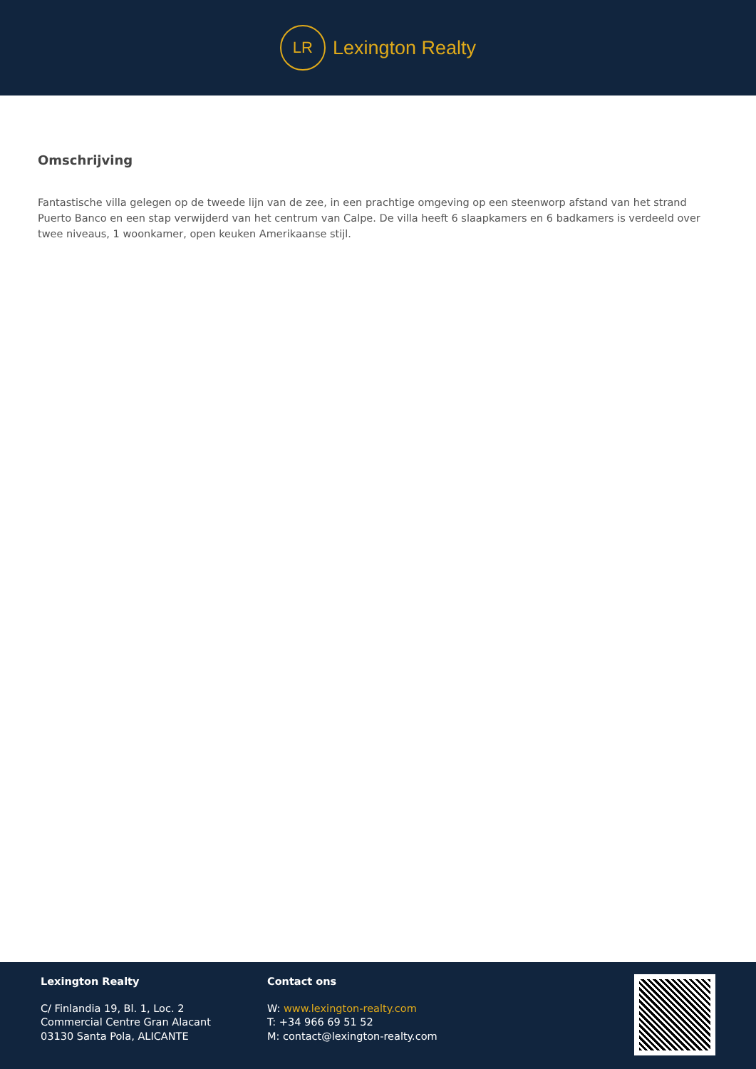LR
Lexington Realty
Omschrijving
Fantastische villa gelegen op de tweede lijn van de zee, in een prachtige omgeving op een steenworp afstand van het strand Puerto Banco en een stap verwijderd van het centrum van Calpe. De villa heeft 6 slaapkamers en 6 badkamers is verdeeld over twee niveaus, 1 woonkamer, open keuken Amerikaanse stijl.
Lexington Realty
C/ Finlandia 19, Bl. 1, Loc. 2
Commercial Centre Gran Alacant
03130 Santa Pola, ALICANTE
Contact ons
W: www.lexington-realty.com
T: +34 966 69 51 52
M: contact@lexington-realty.com